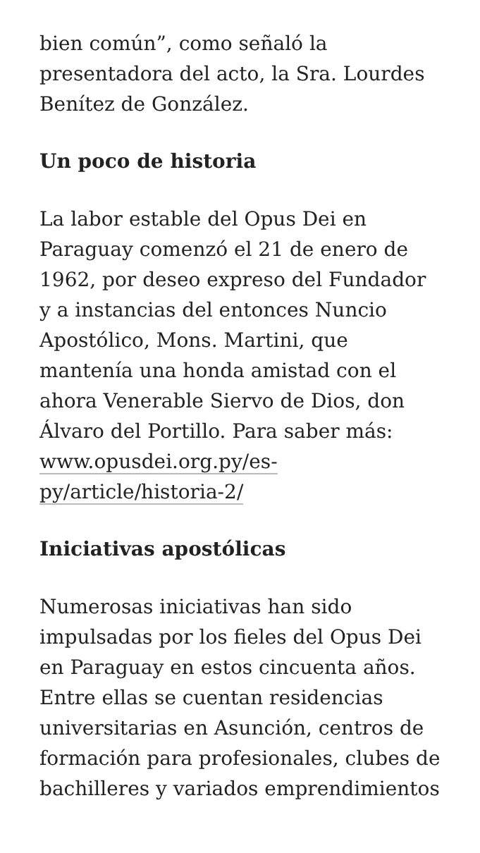bien común”, como señaló la presentadora del acto, la Sra. Lourdes Benítez de González.
Un poco de historia
La labor estable del Opus Dei en Paraguay comenzó el 21 de enero de 1962, por deseo expreso del Fundador y a instancias del entonces Nuncio Apostólico, Mons. Martini, que mantenía una honda amistad con el ahora Venerable Siervo de Dios, don Álvaro del Portillo. Para saber más: www.opusdei.org.py/es-py/article/historia-2/
Iniciativas apostólicas
Numerosas iniciativas han sido impulsadas por los fieles del Opus Dei en Paraguay en estos cincuenta años. Entre ellas se cuentan residencias universitarias en Asunción, centros de formación para profesionales, clubes de bachilleres y variados emprendimientos